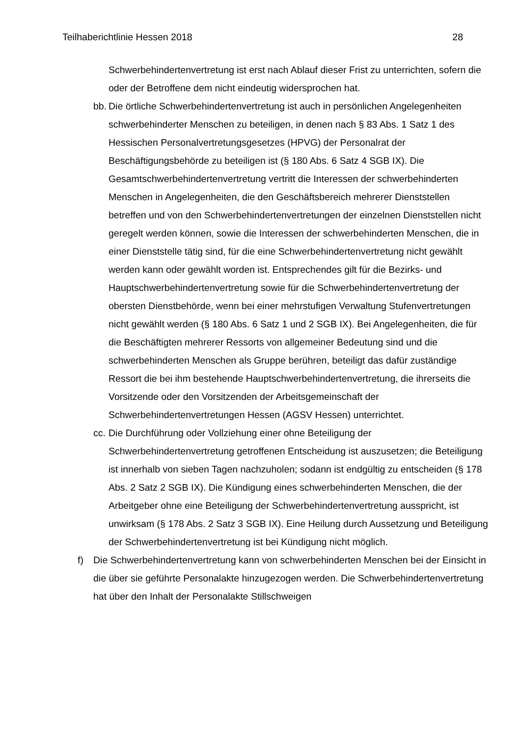Teilhaberichtlinie Hessen 2018 28
Schwerbehindertenvertretung ist erst nach Ablauf dieser Frist zu unterrichten, sofern die oder der Betroffene dem nicht eindeutig widersprochen hat.
bb.
Die örtliche Schwerbehindertenvertretung ist auch in persönlichen Angelegenheiten schwerbehinderter Menschen zu beteiligen, in denen nach § 83 Abs. 1 Satz 1 des Hessischen Personalvertretungsgesetzes (HPVG) der Personalrat der Beschäftigungsbehörde zu beteiligen ist (§ 180 Abs. 6 Satz 4 SGB IX). Die Gesamtschwerbehindertenvertretung vertritt die Interessen der schwerbehinderten Menschen in Angelegenheiten, die den Geschäftsbereich mehrerer Dienststellen betreffen und von den Schwerbehindertenvertretungen der einzelnen Dienststellen nicht geregelt werden können, sowie die Interessen der schwerbehinderten Menschen, die in einer Dienststelle tätig sind, für die eine Schwerbehindertenvertretung nicht gewählt werden kann oder gewählt worden ist. Entsprechendes gilt für die Bezirks- und Hauptschwerbehindertenvertretung sowie für die Schwerbehindertenvertretung der obersten Dienstbehörde, wenn bei einer mehrstufigen Verwaltung Stufenvertretungen nicht gewählt werden (§ 180 Abs. 6 Satz 1 und 2 SGB IX). Bei Angelegenheiten, die für die Beschäftigten mehrerer Ressorts von allgemeiner Bedeutung sind und die schwerbehinderten Menschen als Gruppe berühren, beteiligt das dafür zuständige Ressort die bei ihm bestehende Hauptschwerbehindertenvertretung, die ihrerseits die Vorsitzende oder den Vorsitzenden der Arbeitsgemeinschaft der Schwerbehindertenvertretungen Hessen (AGSV Hessen) unterrichtet.
cc.
Die Durchführung oder Vollziehung einer ohne Beteiligung der Schwerbehindertenvertretung getroffenen Entscheidung ist auszusetzen; die Beteiligung ist innerhalb von sieben Tagen nachzuholen; sodann ist endgültig zu entscheiden (§ 178 Abs. 2 Satz 2 SGB IX). Die Kündigung eines schwerbehinderten Menschen, die der Arbeitgeber ohne eine Beteiligung der Schwerbehindertenvertretung ausspricht, ist unwirksam (§ 178 Abs. 2 Satz 3 SGB IX). Eine Heilung durch Aussetzung und Beteiligung der Schwerbehindertenvertretung ist bei Kündigung nicht möglich.
f) Die Schwerbehindertenvertretung kann von schwerbehinderten Menschen bei der Einsicht in die über sie geführte Personalakte hinzugezogen werden. Die Schwerbehindertenvertretung hat über den Inhalt der Personalakte Stillschweigen